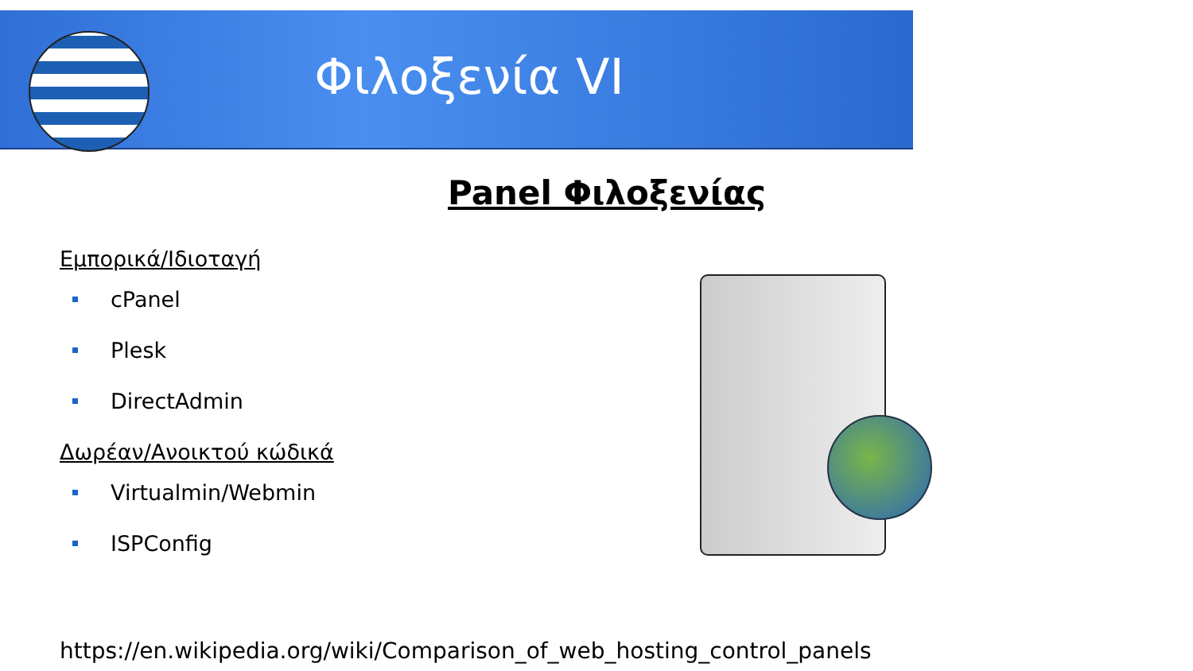Φιλοξενία VI
Panel Φιλοξενίας
Εμπορικά/Ιδιοταγή
cPanel
Plesk
DirectAdmin
Δωρέαν/Ανοικτού κώδικά
Virtualmin/Webmin
ISPConfig
https://en.wikipedia.org/wiki/Comparison_of_web_hosting_control_panels